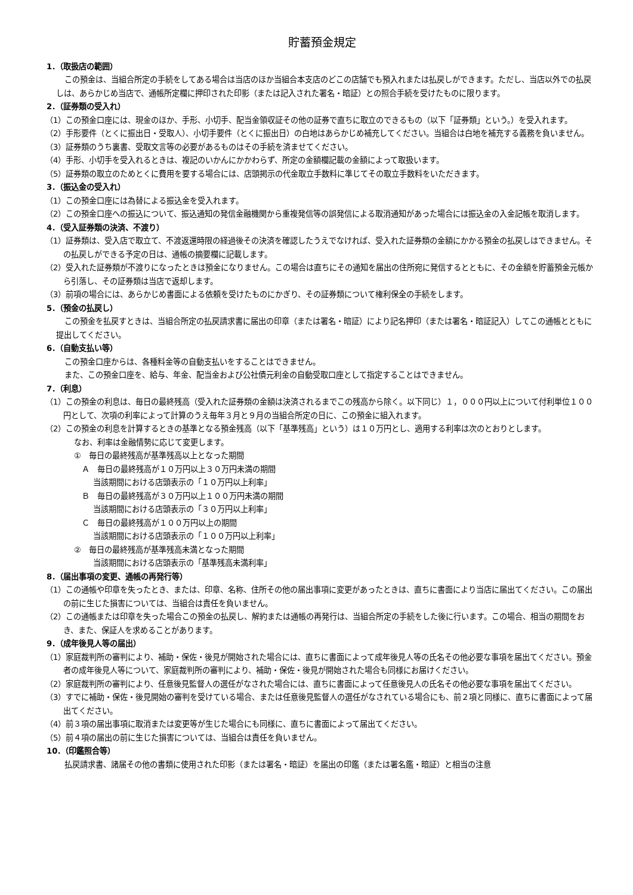貯蓄預金規定
1．（取扱店の範囲）
この預金は、当組合所定の手続をしてある場合は当店のほか当組合本支店のどこの店舗でも預入れまたは払戻しができます。ただし、当店以外での払戻しは、あらかじめ当店で、通帳所定欄に押印された印影（または記入された署名・暗証）との照合手続を受けたものに限ります。
2．（証券類の受入れ）
（1）この預金口座には、現金のほか、手形、小切手、配当金領収証その他の証券で直ちに取立のできるもの（以下「証券類」という。）を受入れます。
（2）手形要件（とくに振出日・受取人）、小切手要件（とくに振出日）の白地はあらかじめ補充してください。当組合は白地を補充する義務を負いません。
（3）証券類のうち裏書、受取文言等の必要があるものはその手続を済ませてください。
（4）手形、小切手を受入れるときは、複記のいかんにかかわらず、所定の金額欄記載の金額によって取扱います。
（5）証券類の取立のためとくに費用を要する場合には、店頭掲示の代金取立手数料に準じてその取立手数料をいただきます。
3．（振込金の受入れ）
（1）この預金口座には為替による振込金を受入れます。
（2）この預金口座への振込について、振込通知の発信金融機関から重複発信等の誤発信による取消通知があった場合には振込金の入金記帳を取消します。
4．（受入証券類の決済、不渡り）
（1）証券類は、受入店で取立て、不渡返還時限の経過後その決済を確認したうえでなければ、受入れた証券類の金額にかかる預金の払戻しはできません。その払戻しができる予定の日は、通帳の摘要欄に記載します。
（2）受入れた証券類が不渡りになったときは預金になりません。この場合は直ちにその通知を届出の住所宛に発信するとともに、その金額を貯蓄預金元帳から引落し、その証券類は当店で返却します。
（3）前項の場合には、あらかじめ書面による依頼を受けたものにかぎり、その証券類について権利保全の手続をします。
5．（預金の払戻し）
この預金を払戻すときは、当組合所定の払戻請求書に届出の印章（または署名・暗証）により記名押印（または署名・暗証記入）してこの通帳とともに提出してください。
6．（自動支払い等）
この預金口座からは、各種料金等の自動支払いをすることはできません。
また、この預金口座を、給与、年金、配当金および公社債元利金の自動受取口座として指定することはできません。
7．（利息）
（1）この預金の利息は、毎日の最終残高（受入れた証券類の金額は決済されるまでこの残高から除く。以下同じ）１，０００円以上について付利単位１００円として、次項の利率によって計算のうえ毎年３月と９月の当組合所定の日に、この預金に組入れます。
（2）この預金の利息を計算するときの基準となる預金残高（以下「基準残高」という）は１０万円とし、適用する利率は次のとおりとします。
なお、利率は金融情勢に応じて変更します。
①　毎日の最終残高が基準残高以上となった期間
　Ａ　毎日の最終残高が１０万円以上３０万円未満の期間
当該期間における店頭表示の「１０万円以上利率」
　Ｂ　毎日の最終残高が３０万円以上１００万円未満の期間
当該期間における店頭表示の「３０万円以上利率」
　Ｃ　毎日の最終残高が１００万円以上の期間
当該期間における店頭表示の「１００万円以上利率」
②　毎日の最終残高が基準残高未満となった期間
当該期間における店頭表示の「基準残高未満利率」
8．（届出事項の変更、通帳の再発行等）
（1）この通帳や印章を失ったとき、または、印章、名称、住所その他の届出事項に変更があったときは、直ちに書面により当店に届出てください。この届出の前に生じた損害については、当組合は責任を負いません。
（2）この通帳または印章を失った場合この預金の払戻し、解約または通帳の再発行は、当組合所定の手続をした後に行います。この場合、相当の期間をおき、また、保証人を求めることがあります。
9．（成年後見人等の届出）
（1）家庭裁判所の審判により、補助・保佐・後見が開始された場合には、直ちに書面によって成年後見人等の氏名その他必要な事項を届出てください。預金者の成年後見人等について、家庭裁判所の審判により、補助・保佐・後見が開始された場合も同様にお届けください。
（2）家庭裁判所の審判により、任意後見監督人の選任がなされた場合には、直ちに書面によって任意後見人の氏名その他必要な事項を届出てください。
（3）すでに補助・保佐・後見開始の審判を受けている場合、または任意後見監督人の選任がなされている場合にも、前２項と同様に、直ちに書面によって届出てください。
（4）前３項の届出事項に取消または変更等が生じた場合にも同様に、直ちに書面によって届出てください。
（5）前４項の届出の前に生じた損害については、当組合は責任を負いません。
10．（印鑑照合等）
払戻請求書、諸届その他の書類に使用された印影（または署名・暗証）を届出の印鑑（または署名鑑・暗証）と相当の注意